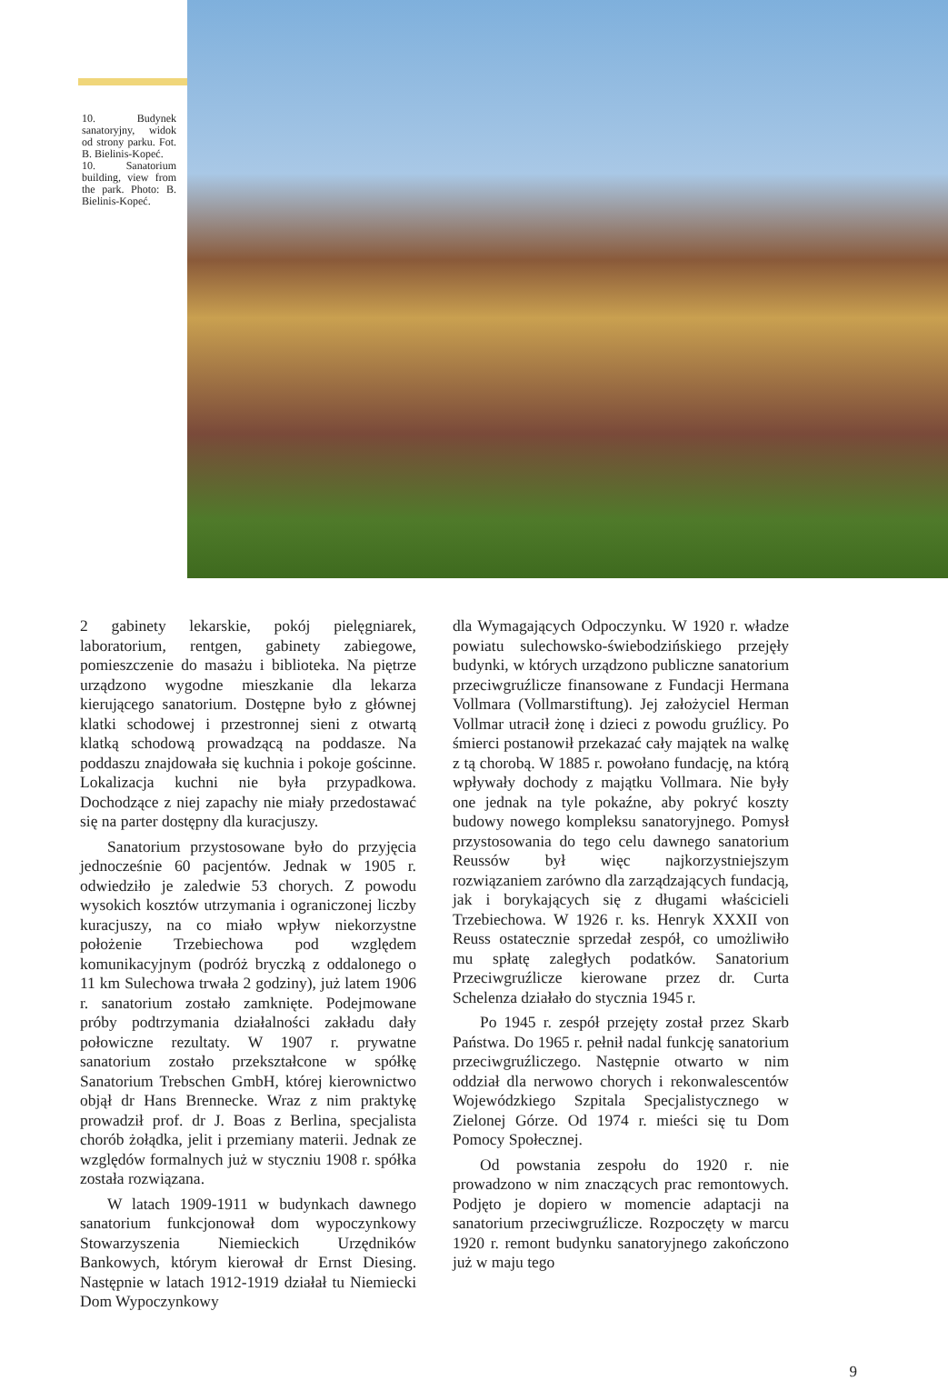10. Budynek sanatoryjny, widok od strony parku. Fot. B. Bielinis-Kopeć.
10. Sanatorium building, view from the park. Photo: B. Bielinis-Kopeć.
2 gabinety lekarskie, pokój pielęgniarek, laboratorium, rentgen, gabinety zabiegowe, pomieszczenie do masażu i biblioteka. Na piętrze urządzono wygodne mieszkanie dla lekarza kierującego sanatorium. Dostępne było z głównej klatki schodowej i przestronnej sieni z otwartą klatką schodową prowadzącą na poddasze. Na poddaszu znajdowała się kuchnia i pokoje gościnne. Lokalizacja kuchni nie była przypadkowa. Dochodzące z niej zapachy nie miały przedostawać się na parter dostępny dla kuracjuszy.
Sanatorium przystosowane było do przyjęcia jednocześnie 60 pacjentów. Jednak w 1905 r. odwiedziło je zaledwie 53 chorych. Z powodu wysokich kosztów utrzymania i ograniczonej liczby kuracjuszy, na co miało wpływ niekorzystne położenie Trzebiechowa pod względem komunikacyjnym (podróż bryczką z oddalonego o 11 km Sulechowa trwała 2 godziny), już latem 1906 r. sanatorium zostało zamknięte. Podejmowane próby podtrzymania działalności zakładu dały połowiczne rezultaty. W 1907 r. prywatne sanatorium zostało przekształcone w spółkę Sanatorium Trebschen GmbH, której kierownictwo objął dr Hans Brennecke. Wraz z nim praktykę prowadził prof. dr J. Boas z Berlina, specjalista chorób żołądka, jelit i przemiany materii. Jednak ze względów formalnych już w styczniu 1908 r. spółka została rozwiązana.
W latach 1909-1911 w budynkach dawnego sanatorium funkcjonował dom wypoczynkowy Stowarzyszenia Niemieckich Urzędników Bankowych, którym kierował dr Ernst Diesing. Następnie w latach 1912-1919 działał tu Niemiecki Dom Wypoczynkowy
dla Wymagających Odpoczynku. W 1920 r. władze powiatu sulechowsko-świebodzińskiego przejęły budynki, w których urządzono publiczne sanatorium przeciwgruźlicze finansowane z Fundacji Hermana Vollmara (Vollmarstiftung). Jej założyciel Herman Vollmar utracił żonę i dzieci z powodu gruźlicy. Po śmierci postanowił przekazać cały majątek na walkę z tą chorobą. W 1885 r. powołano fundację, na którą wpływały dochody z majątku Vollmara. Nie były one jednak na tyle pokaźne, aby pokryć koszty budowy nowego kompleksu sanatoryjnego. Pomysł przystosowania do tego celu dawnego sanatorium Reussów był więc najkorzystniejszym rozwiązaniem zarówno dla zarządzających fundacją, jak i borykających się z długami właścicieli Trzebiechowa. W 1926 r. ks. Henryk XXXII von Reuss ostatecznie sprzedał zespół, co umożliwiło mu spłatę zaległych podatków. Sanatorium Przeciwgruźlicze kierowane przez dr. Curta Schelenza działało do stycznia 1945 r.
Po 1945 r. zespół przejęty został przez Skarb Państwa. Do 1965 r. pełnił nadal funkcję sanatorium przeciwgruźliczego. Następnie otwarto w nim oddział dla nerwowo chorych i rekonwalescentów Wojewódzkiego Szpitala Specjalistycznego w Zielonej Górze. Od 1974 r. mieści się tu Dom Pomocy Społecznej.
Od powstania zespołu do 1920 r. nie prowadzono w nim znaczących prac remontowych. Podjęto je dopiero w momencie adaptacji na sanatorium przeciwgruźlicze. Rozpoczęty w marcu 1920 r. remont budynku sanatoryjnego zakończono już w maju tego
9